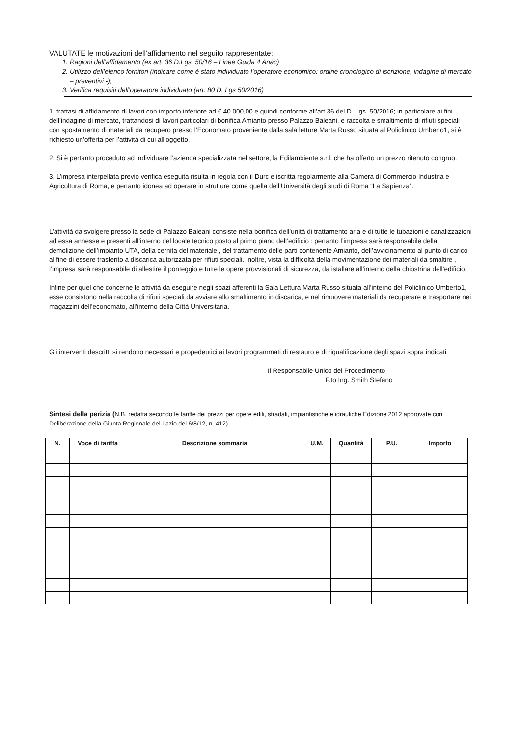VALUTATE le motivazioni dell’affidamento nel seguito rappresentate:
1. Ragioni dell’affidamento (ex art. 36 D.Lgs. 50/16 – Linee Guida 4 Anac)
2. Utilizzo dell’elenco fornitori (indicare come è stato individuato l’operatore economico: ordine cronologico di iscrizione, indagine di mercato – preventivi -);
3. Verifica requisiti dell’operatore individuato (art. 80 D. Lgs 50/2016)
1. trattasi di affidamento di lavori con importo inferiore ad € 40.000,00 e quindi conforme all’art.36 del D. Lgs. 50/2016; in particolare ai fini dell’indagine di mercato, trattandosi di lavori particolari di bonifica Amianto presso Palazzo Baleani, e raccolta e smaltimento di rifiuti speciali con spostamento di materiali da recupero presso l’Economato proveniente dalla sala letture Marta Russo situata al Policlinico Umberto1, si è richiesto un’offerta per l’attività di cui all’oggetto.
2. Si è pertanto proceduto ad individuare l’azienda specializzata nel settore, la Edilambiente s.r.l. che ha offerto un prezzo ritenuto congruo.
3. L’impresa interpellata previo verifica eseguita risulta in regola con il Durc e iscritta regolarmente alla Camera di Commercio Industria e Agricoltura di Roma, e pertanto idonea ad operare in strutture come quella dell’Università degli studi di Roma “La Sapienza”.
L’attività da svolgere presso la sede di Palazzo Baleani consiste nella bonifica dell’unità di trattamento aria e di tutte le tubazioni e canalizzazioni ad essa annesse e presenti all’interno del locale tecnico posto al primo piano dell’edificio : pertanto l’impresa sarà responsabile della demolizione dell’impianto UTA, della cernita del materiale , del trattamento delle parti contenente Amianto, dell’avvicinamento al punto di carico al fine di essere trasferito a discarica autorizzata per rifiuti speciali. Inoltre, vista la difficoltà della movimentazione dei materiali da smaltire , l’impresa sarà responsabile di allestire il ponteggio e tutte le opere provvisionali di sicurezza, da istallare all’interno della chiostrina dell’edificio.
Infine per quel che concerne le attività da eseguire negli spazi afferenti la Sala Lettura Marta Russo situata all’interno del Policlinico Umberto1, esse consistono nella raccolta di rifiuti speciali da avviare allo smaltimento in discarica, e nel rimuovere materiali da recuperare e trasportare nei magazzini dell’economato, all’interno della Città Universitaria.
Gli interventi descritti si rendono necessari e propedeutici ai lavori programmati di restauro e di riqualificazione degli spazi sopra indicati
Il Responsabile Unico del Procedimento
F.to Ing. Smith Stefano
Sintesi della perizia (N.B. redatta secondo le tariffe dei prezzi per opere edili, stradali, impiantistiche e idrauliche Edizione 2012 approvate con Deliberazione della Giunta Regionale del Lazio del 6/8/12, n. 412)
| N. | Voce di tariffa | Descrizione sommaria | U.M. | Quantità | P.U. | Importo |
| --- | --- | --- | --- | --- | --- | --- |